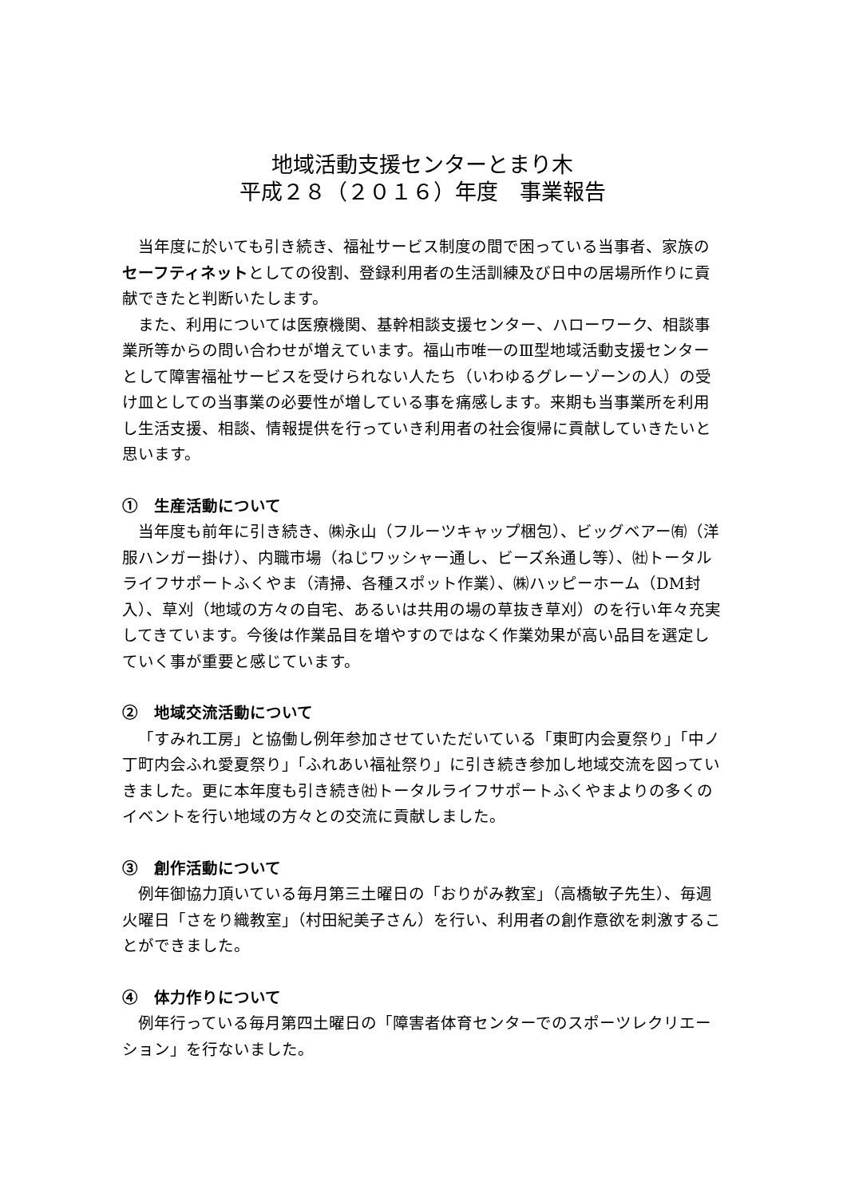地域活動支援センターとまり木
平成２８（２０１６）年度　事業報告
当年度に於いても引き続き、福祉サービス制度の間で困っている当事者、家族のセーフティネットとしての役割、登録利用者の生活訓練及び日中の居場所作りに貢献できたと判断いたします。
また、利用については医療機関、基幹相談支援センター、ハローワーク、相談事業所等からの問い合わせが増えています。福山市唯一のⅢ型地域活動支援センターとして障害福祉サービスを受けられない人たち（いわゆるグレーゾーンの人）の受け皿としての当事業の必要性が増している事を痛感します。来期も当事業所を利用し生活支援、相談、情報提供を行っていき利用者の社会復帰に貢献していきたいと思います。
①　生産活動について
当年度も前年に引き続き、㈱永山（フルーツキャップ梱包）、ビッグベアー㈲（洋服ハンガー掛け）、内職市場（ねじワッシャー通し、ビーズ糸通し等）、㈳トータルライフサポートふくやま（清掃、各種スポット作業）、㈱ハッピーホーム（DM封入）、草刈（地域の方々の自宅、あるいは共用の場の草抜き草刈）のを行い年々充実してきています。今後は作業品目を増やすのではなく作業効果が高い品目を選定していく事が重要と感じています。
②　地域交流活動について
「すみれ工房」と協働し例年参加させていただいている「東町内会夏祭り」「中ノ丁町内会ふれ愛夏祭り」「ふれあい福祉祭り」に引き続き参加し地域交流を図っていきました。更に本年度も引き続き㈳トータルライフサポートふくやまよりの多くのイベントを行い地域の方々との交流に貢献しました。
③　創作活動について
例年御協力頂いている毎月第三土曜日の「おりがみ教室」（高橋敏子先生）、毎週火曜日「さをり織教室」（村田紀美子さん）を行い、利用者の創作意欲を刺激することができました。
④　体力作りについて
例年行っている毎月第四土曜日の「障害者体育センターでのスポーツレクリエーション」を行ないました。